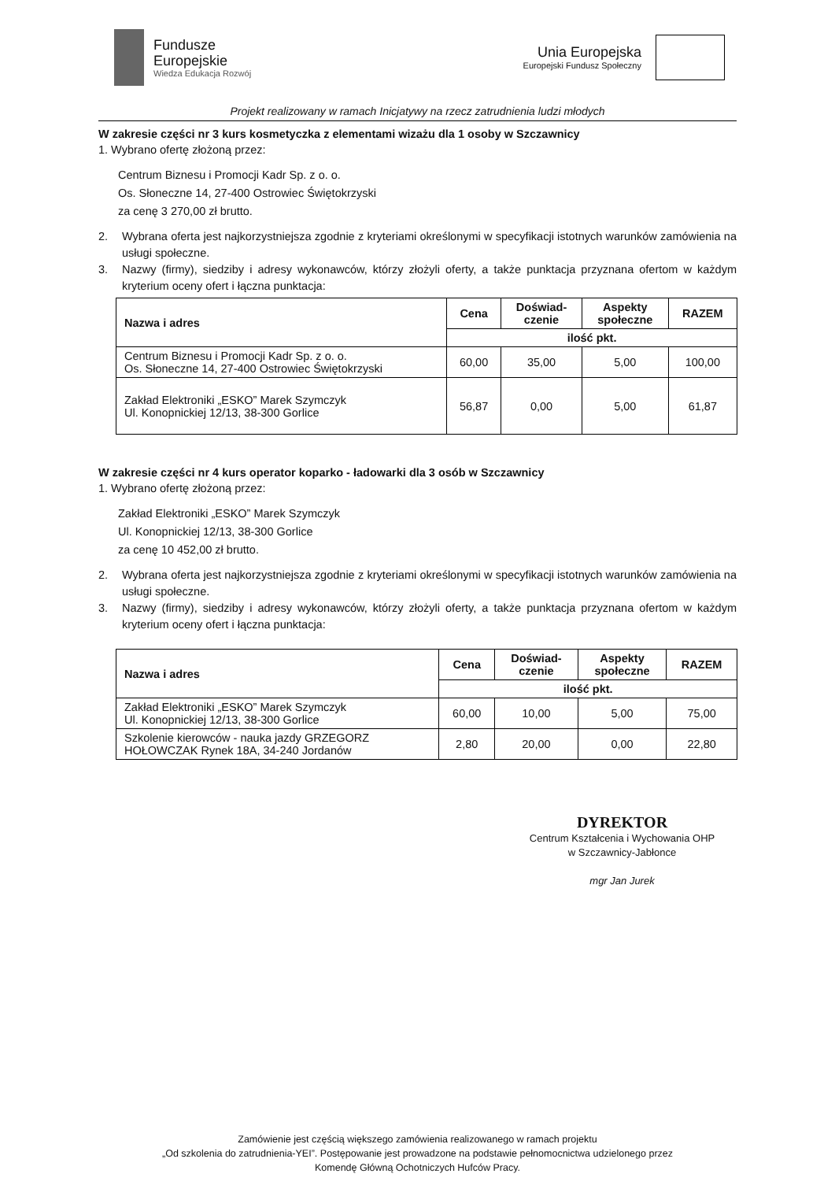Fundusze
Europejskie
Wiedza Edukacja Rozwój
Unia Europejska
Europejski Fundusz Społeczny
Projekt realizowany w ramach Inicjatywy na rzecz zatrudnienia ludzi młodych
W zakresie części nr 3 kurs kosmetyczka z elementami wizażu dla 1 osoby w Szczawnicy
1. Wybrano ofertę złożoną przez:
Centrum Biznesu i Promocji Kadr Sp. z o. o.
Os. Słoneczne 14, 27-400 Ostrowiec Świętokrzyski
za cenę 3 270,00 zł brutto.
2. Wybrana oferta jest najkorzystniejsza zgodnie z kryteriami określonymi w specyfikacji istotnych warunków zamówienia na usługi społeczne.
3. Nazwy (firmy), siedziby i adresy wykonawców, którzy złożyli oferty, a także punktacja przyznana ofertom w każdym kryterium oceny ofert i łączna punktacja:
| Nazwa i adres | Cena | Doświad- czenie | Aspekty społeczne | RAZEM |
| --- | --- | --- | --- | --- |
| | ilość pkt. | | | |
| Centrum Biznesu i Promocji Kadr Sp. z o. o. Os. Słoneczne 14, 27-400 Ostrowiec Świętokrzyski | 60,00 | 35,00 | 5,00 | 100,00 |
| Zakład Elektroniki „ESKO” Marek Szymczyk Ul. Konopnickiej 12/13, 38-300 Gorlice | 56,87 | 0,00 | 5,00 | 61,87 |
W zakresie części nr 4 kurs operator koparko - ładowarki dla 3 osób w Szczawnicy
1. Wybrano ofertę złożoną przez:
Zakład Elektroniki „ESKO” Marek Szymczyk
Ul. Konopnickiej 12/13, 38-300 Gorlice
za cenę 10 452,00 zł brutto.
2. Wybrana oferta jest najkorzystniejsza zgodnie z kryteriami określonymi w specyfikacji istotnych warunków zamówienia na usługi społeczne.
3. Nazwy (firmy), siedziby i adresy wykonawców, którzy złożyli oferty, a także punktacja przyznana ofertom w każdym kryterium oceny ofert i łączna punktacja:
| Nazwa i adres | Cena | Doświad- czenie | Aspekty społeczne | RAZEM |
| --- | --- | --- | --- | --- |
| | ilość pkt. | | | |
| Zakład Elektroniki „ESKO” Marek Szymczyk Ul. Konopnickiej 12/13, 38-300 Gorlice | 60,00 | 10,00 | 5,00 | 75,00 |
| Szkolenie kierowców - nauka jazdy GRZEGORZ HOŁOWCZAK Rynek 18A, 34-240 Jordanów | 2,80 | 20,00 | 0,00 | 22,80 |
DYREKTOR
Centrum Kształcenia i Wychowania OHP
w Szczawnicy-Jabłonce
mgr Jan Jurek
Zamówienie jest częścią większego zamówienia realizowanego w ramach projektu
„Od szkolenia do zatrudnienia-YEI”. Postępowanie jest prowadzone na podstawie pełnomocnictwa udzielonego przez
Komendę Główną Ochotniczych Hufców Pracy.